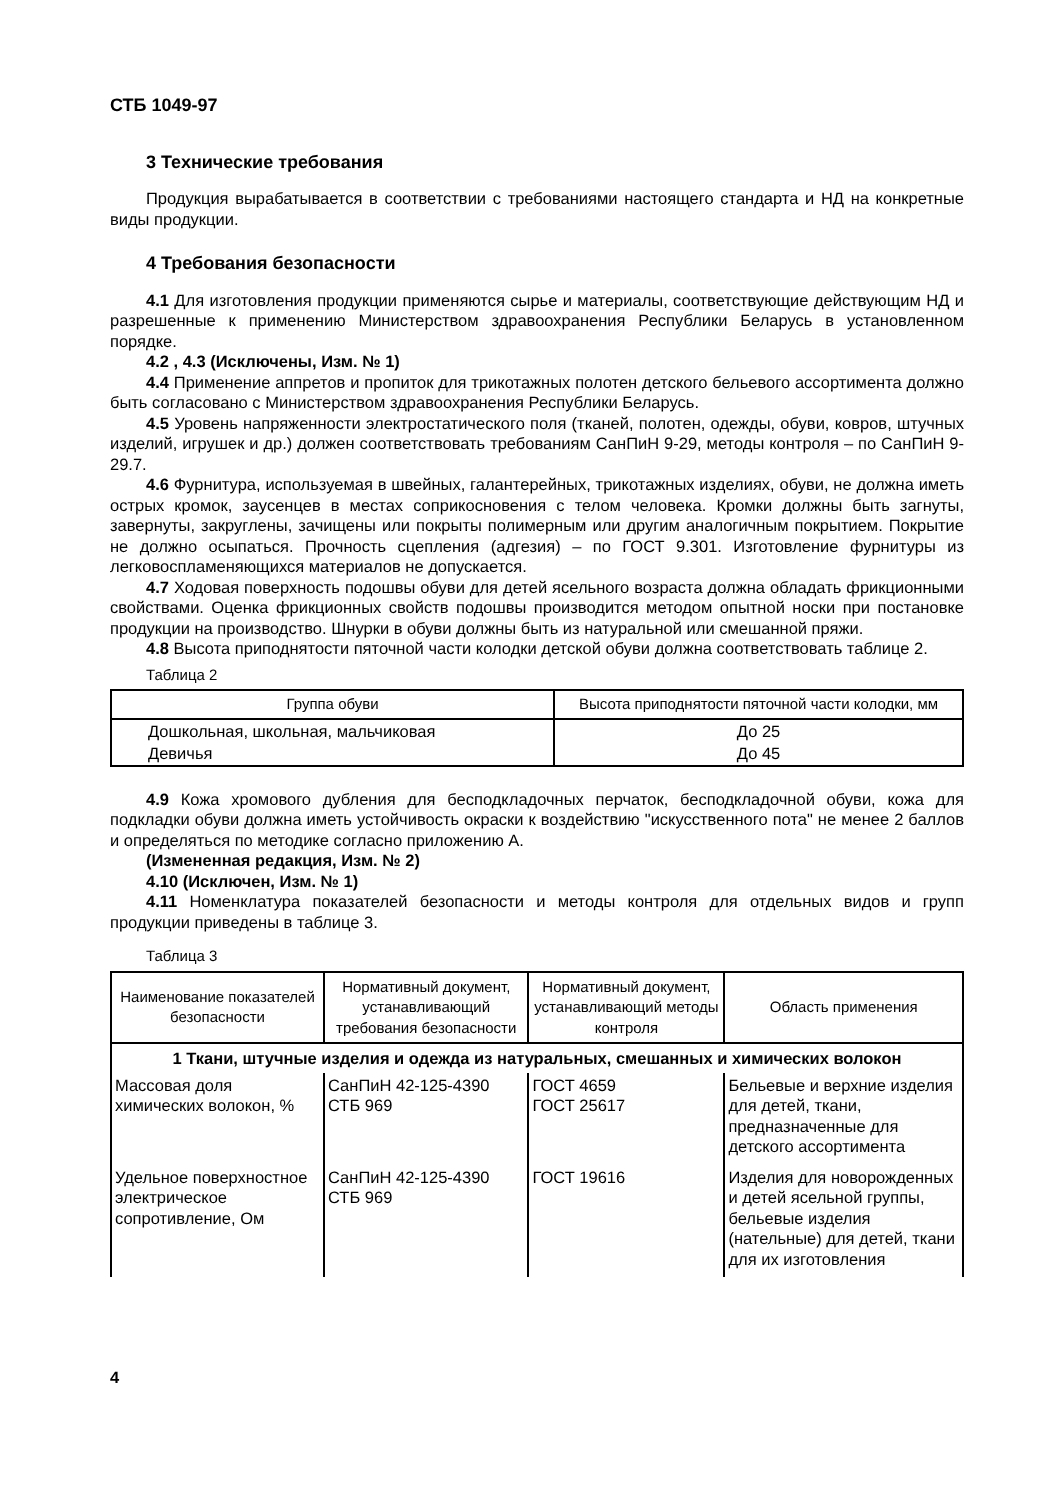СТБ 1049-97
3 Технические требования
Продукция вырабатывается в соответствии с требованиями настоящего стандарта и НД на конкретные виды продукции.
4 Требования безопасности
4.1 Для изготовления продукции применяются сырье и материалы, соответствующие действующим НД и разрешенные к применению Министерством здравоохранения Республики Беларусь в установленном порядке.
4.2 , 4.3 (Исключены, Изм. № 1)
4.4 Применение аппретов и пропиток для трикотажных полотен детского бельевого ассортимента должно быть согласовано с Министерством здравоохранения Республики Беларусь.
4.5 Уровень напряженности электростатического поля (тканей, полотен, одежды, обуви, ковров, штучных изделий, игрушек и др.) должен соответствовать требованиям СанПиН 9-29, методы контроля – по СанПиН 9-29.7.
4.6 Фурнитура, используемая в швейных, галантерейных, трикотажных изделиях, обуви, не должна иметь острых кромок, заусенцев в местах соприкосновения с телом человека. Кромки должны быть загнуты, завернуты, закруглены, зачищены или покрыты полимерным или другим аналогичным покрытием. Покрытие не должно осыпаться. Прочность сцепления (адгезия) – по ГОСТ 9.301. Изготовление фурнитуры из легковоспламеняющихся материалов не допускается.
4.7 Ходовая поверхность подошвы обуви для детей ясельного возраста должна обладать фрикционными свойствами. Оценка фрикционных свойств подошвы производится методом опытной носки при постановке продукции на производство. Шнурки в обуви должны быть из натуральной или смешанной пряжи.
4.8 Высота приподнятости пяточной части колодки детской обуви должна соответствовать таблице 2.
Таблица 2
| Группа обуви | Высота приподнятости пяточной части колодки, мм |
| --- | --- |
| Дошкольная, школьная, мальчиковая | До 25 |
| Девичья | До 45 |
4.9 Кожа хромового дубления для бесподкладочных перчаток, бесподкладочной обуви, кожа для подкладки обуви должна иметь устойчивость окраски к воздействию "искусственного пота" не менее 2 баллов и определяться по методике согласно приложению А.
(Измененная редакция, Изм. № 2)
4.10 (Исключен, Изм. № 1)
4.11 Номенклатура показателей безопасности и методы контроля для отдельных видов и групп продукции приведены в таблице 3.
Таблица 3
| Наименование показателей безопасности | Нормативный документ, устанавливающий требования безопасности | Нормативный документ, устанавливающий методы контроля | Область применения |
| --- | --- | --- | --- |
| 1 Ткани, штучные изделия и одежда из натуральных, смешанных и химических волокон | | | |
| Массовая доля химических волокон, % | СанПиН 42-125-4390 СТБ 969 | ГОСТ 4659 ГОСТ 25617 | Бельевые и верхние изделия для детей, ткани, предназначенные для детского ассортимента |
| Удельное поверхностное электрическое сопротивление, Ом | СанПиН 42-125-4390 СТБ 969 | ГОСТ 19616 | Изделия для новорожденных и детей ясельной группы, бельевые изделия (нательные) для детей, ткани для их изготовления |
4